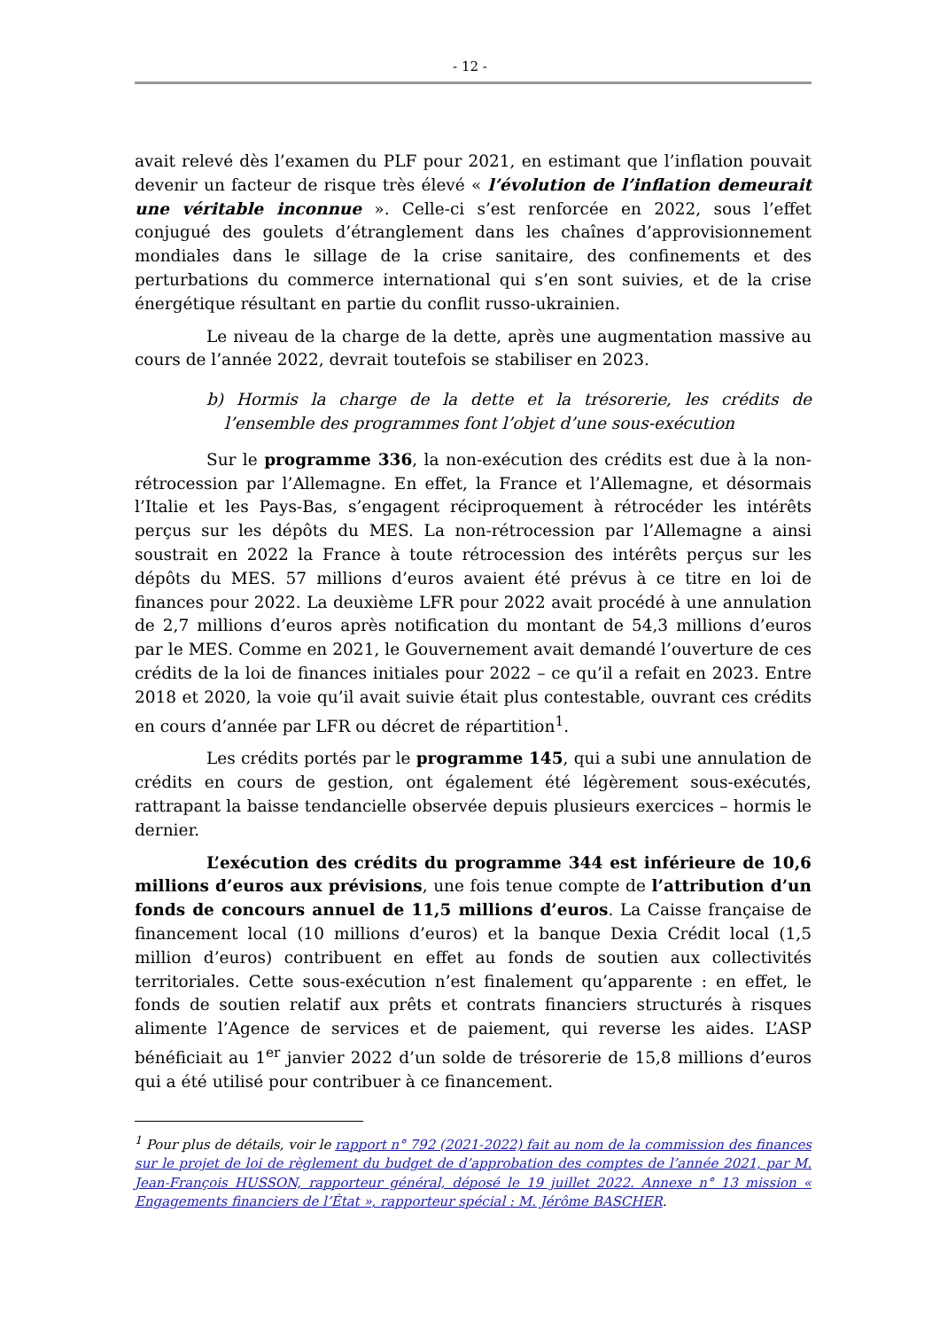- 12 -
avait relevé dès l’examen du PLF pour 2021, en estimant que l’inflation pouvait devenir un facteur de risque très élevé « l’évolution de l’inflation demeurait une véritable inconnue ». Celle-ci s’est renforcée en 2022, sous l’effet conjugué des goulets d’étranglement dans les chaînes d’approvisionnement mondiales dans le sillage de la crise sanitaire, des confinements et des perturbations du commerce international qui s’en sont suivies, et de la crise énergétique résultant en partie du conflit russo-ukrainien.
Le niveau de la charge de la dette, après une augmentation massive au cours de l’année 2022, devrait toutefois se stabiliser en 2023.
b) Hormis la charge de la dette et la trésorerie, les crédits de l’ensemble des programmes font l’objet d’une sous-exécution
Sur le programme 336, la non-exécution des crédits est due à la non-rétrocession par l’Allemagne. En effet, la France et l’Allemagne, et désormais l’Italie et les Pays-Bas, s’engagent réciproquement à rétrocéder les intérêts perçus sur les dépôts du MES. La non-rétrocession par l’Allemagne a ainsi soustrait en 2022 la France à toute rétrocession des intérêts perçus sur les dépôts du MES. 57 millions d’euros avaient été prévus à ce titre en loi de finances pour 2022. La deuxième LFR pour 2022 avait procédé à une annulation de 2,7 millions d’euros après notification du montant de 54,3 millions d’euros par le MES. Comme en 2021, le Gouvernement avait demandé l’ouverture de ces crédits de la loi de finances initiales pour 2022 – ce qu’il a refait en 2023. Entre 2018 et 2020, la voie qu’il avait suivie était plus contestable, ouvrant ces crédits en cours d’année par LFR ou décret de répartition<sup>1</sup>.
Les crédits portés par le programme 145, qui a subi une annulation de crédits en cours de gestion, ont également été légèrement sous-exécutés, rattrapant la baisse tendancielle observée depuis plusieurs exercices – hormis le dernier.
L’exécution des crédits du programme 344 est inférieure de 10,6 millions d’euros aux prévisions, une fois tenue compte de l’attribution d’un fonds de concours annuel de 11,5 millions d’euros. La Caisse française de financement local (10 millions d’euros) et la banque Dexia Crédit local (1,5 million d’euros) contribuent en effet au fonds de soutien aux collectivités territoriales. Cette sous-exécution n’est finalement qu’apparente : en effet, le fonds de soutien relatif aux prêts et contrats financiers structurés à risques alimente l’Agence de services et de paiement, qui reverse les aides. L’ASP bénéficiait au 1<sup>er</sup> janvier 2022 d’un solde de trésorerie de 15,8 millions d’euros qui a été utilisé pour contribuer à ce financement.
<sup>1</sup> Pour plus de détails, voir le rapport n° 792 (2021-2022) fait au nom de la commission des finances sur le projet de loi de règlement du budget de d’approbation des comptes de l’année 2021, par M. Jean-François HUSSON, rapporteur général, déposé le 19 juillet 2022. Annexe n° 13 mission « Engagements financiers de l’État », rapporteur spécial : M. Jérôme BASCHER.